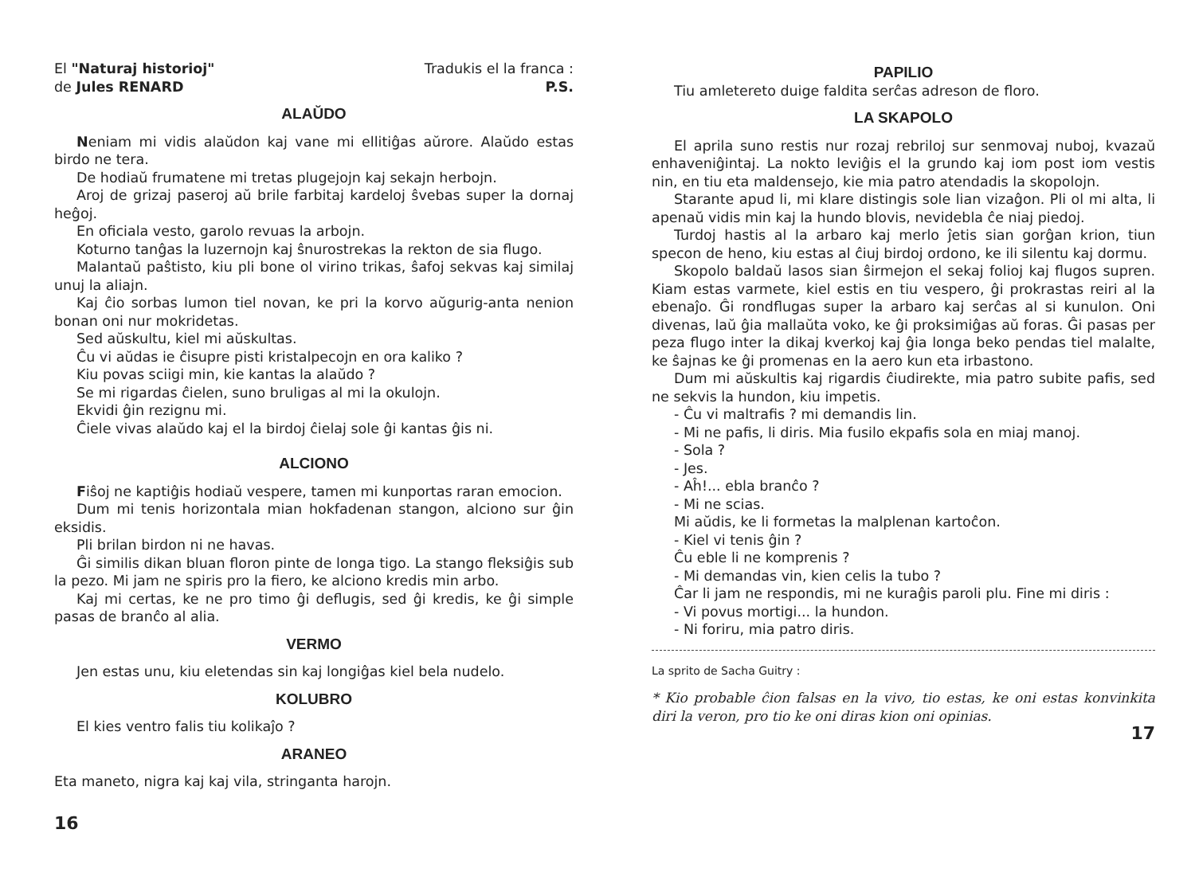El "Naturaj historioj"
de Jules RENARD
Tradukis el la franca :
P.S.
ALAŬDO
Neniam mi vidis alaŭdon kaj vane mi ellitiĝas aŭrore. Alaŭdo estas birdo ne tera.
De hodiaŭ frumatene mi tretas plugejojn kaj sekajn herbojn.
Aroj de grizaj paseroj aŭ brile farbitaj kardeloj ŝvebas super la dornaj heĝoj.
En oficiala vesto, garolo revuas la arbojn.
Koturno tanĝas la luzernojn kaj ŝnurostrekas la rekton de sia flugo.
Malantaŭ paŝtisto, kiu pli bone ol virino trikas, ŝafoj sekvas kaj similaj unuj la aliajn.
Kaj ĉio sorbas lumon tiel novan, ke pri la korvo aŭgurig-anta nenion bonan oni nur mokridetas.
Sed aŭskultu, kiel mi aŭskultas.
Ĉu vi aŭdas ie ĉisupre pisti kristalpecojn en ora kaliko ?
Kiu povas sciigi min, kie kantas la alaŭdo ?
Se mi rigardas ĉielen, suno bruligas al mi la okulojn.
Ekvidi ĝin rezignu mi.
Ĉiele vivas alaŭdo kaj el la birdoj ĉielaj sole ĝi kantas ĝis ni.
ALCIONO
Fiŝoj ne kaptiĝis hodiaŭ vespere, tamen mi kunportas raran emocion.
Dum mi tenis horizontala mian hokfadenan stangon, alciono sur ĝin eksidis.
Pli brilan birdon ni ne havas.
Ĝi similis dikan bluan floron pinte de longa tigo. La stango fleksiĝis sub la pezo. Mi jam ne spiris pro la fiero, ke alciono kredis min arbo.
Kaj mi certas, ke ne pro timo ĝi deflugis, sed ĝi kredis, ke ĝi simple pasas de branĉo al alia.
VERMO
Jen estas unu, kiu eletendas sin kaj longiĝas kiel bela nudelo.
KOLUBRO
El kies ventro falis tiu kolikaĵo ?
ARANEO
Eta maneto, nigra kaj kaj vila, stringanta harojn.
16
PAPILIO
Tiu amletereto duige faldita serĉas adreson de floro.
LA SKAPOLO
El aprila suno restis nur rozaj rebriloj sur senmovaj nuboj, kvazaŭ enhaveniĝintaj. La nokto leviĝis el la grundo kaj iom post iom vestis nin, en tiu eta maldensejo, kie mia patro atendadis la skopolojn.
Starante apud li, mi klare distingis sole lian vizaĝon. Pli ol mi alta, li apenaŭ vidis min kaj la hundo blovis, nevidebla ĉe niaj piedoj.
Turdoj hastis al la arbaro kaj merlo ĵetis sian gorĝan krion, tiun specon de heno, kiu estas al ĉiuj birdoj ordono, ke ili silentu kaj dormu.
Skopolo baldaŭ lasos sian ŝirmejon el sekaj folioj kaj flugos supren. Kiam estas varmete, kiel estis en tiu vespero, ĝi prokrastas reiri al la ebenaĵo. Ĝi rondflugas super la arbaro kaj serĉas al si kunulon. Oni divenas, laŭ ĝia mallaŭta voko, ke ĝi proksimiĝas aŭ foras. Ĝi pasas per peza flugo inter la dikaj kverkoj kaj ĝia longa beko pendas tiel malalte, ke ŝajnas ke ĝi promenas en la aero kun eta irbastono.
Dum mi aŭskultis kaj rigardis ĉiudirekte, mia patro subite pafis, sed ne sekvis la hundon, kiu impetis.
- Ĉu vi maltrafis ? mi demandis lin.
- Mi ne pafis, li diris. Mia fusilo ekpafis sola en miaj manoj.
- Sola ?
- Jes.
- Aĥ!... ebla branĉo ?
- Mi ne scias.
Mi aŭdis, ke li formetas la malplenan kartoĉon.
- Kiel vi tenis ĝin ?
Ĉu eble li ne komprenis ?
- Mi demandas vin, kien celis la tubo ?
Ĉar li jam ne respondis, mi ne kuraĝis paroli plu. Fine mi diris :
- Vi povus mortigi... la hundon.
- Ni foriru, mia patro diris.
La sprito de Sacha Guitry :
* Kio probable ĉion falsas en la vivo, tio estas, ke oni estas konvinkita diri la veron, pro tio ke oni diras kion oni opinias.
17